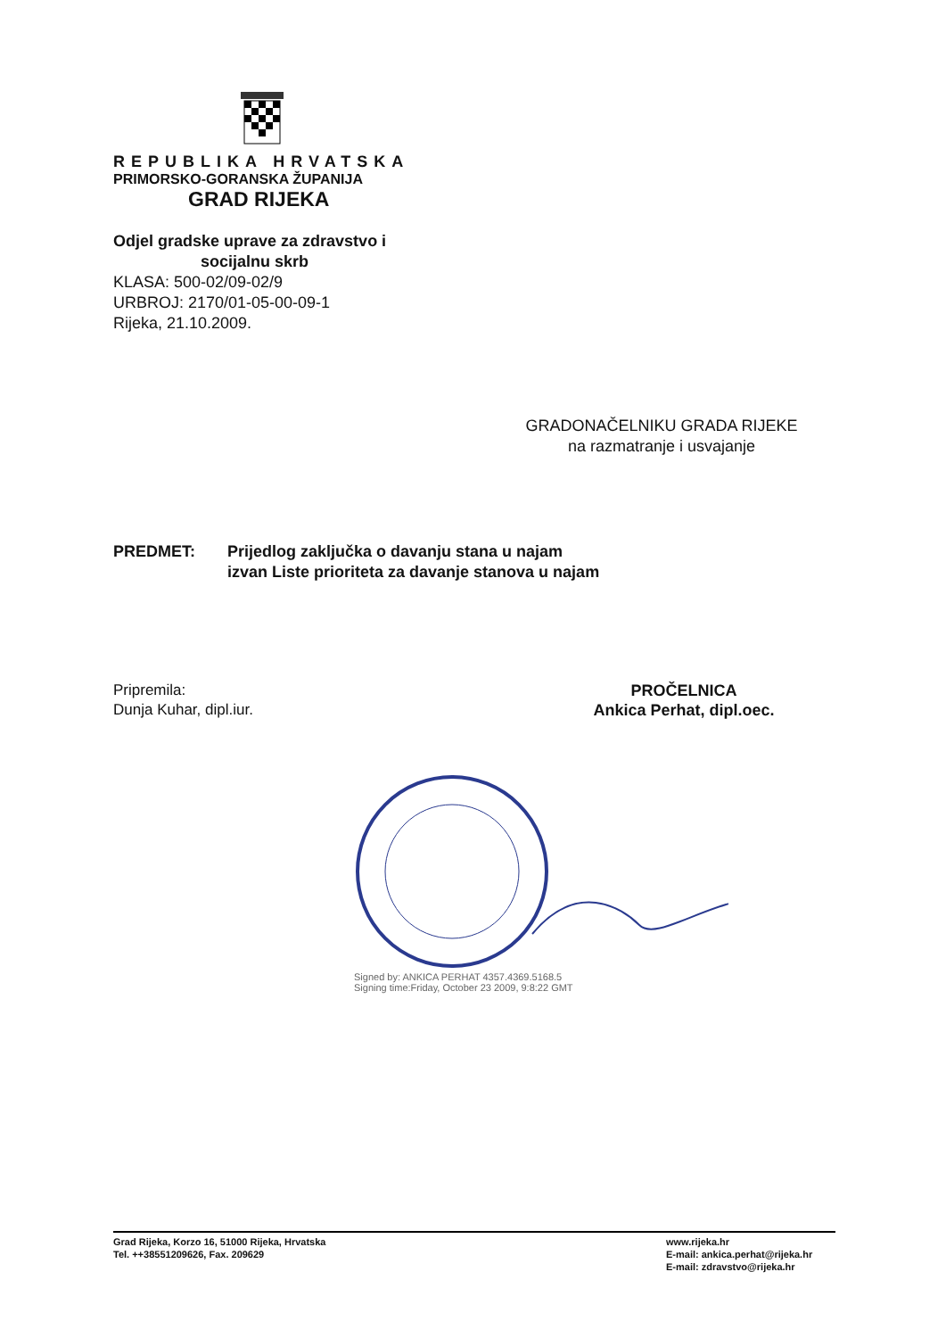REPUBLIKA HRVATSKA
PRIMORSKO-GORANSKA ŽUPANIJA
GRAD RIJEKA
Odjel gradske uprave za zdravstvo i
socijalnu skrb
KLASA: 500-02/09-02/9
URBROJ: 2170/01-05-00-09-1
Rijeka, 21.10.2009.
GRADONAČELNIKU GRADA RIJEKE
na razmatranje i usvajanje
PREDMET: Prijedlog zaključka o davanju stana u najam
izvan Liste prioriteta za davanje stanova u najam
Pripremila:
Dunja Kuhar, dipl.iur.
PROČELNICA
Ankica Perhat, dipl.oec.
Signed by: ANKICA PERHAT 4357.4369.5168.5
Signing time:Friday, October 23 2009, 9:8:22 GMT
Grad Rijeka, Korzo 16, 51000 Rijeka, Hrvatska
Tel. ++38551209626, Fax. 209629
www.rijeka.hr
E-mail: ankica.perhat@rijeka.hr
E-mail: zdravstvo@rijeka.hr